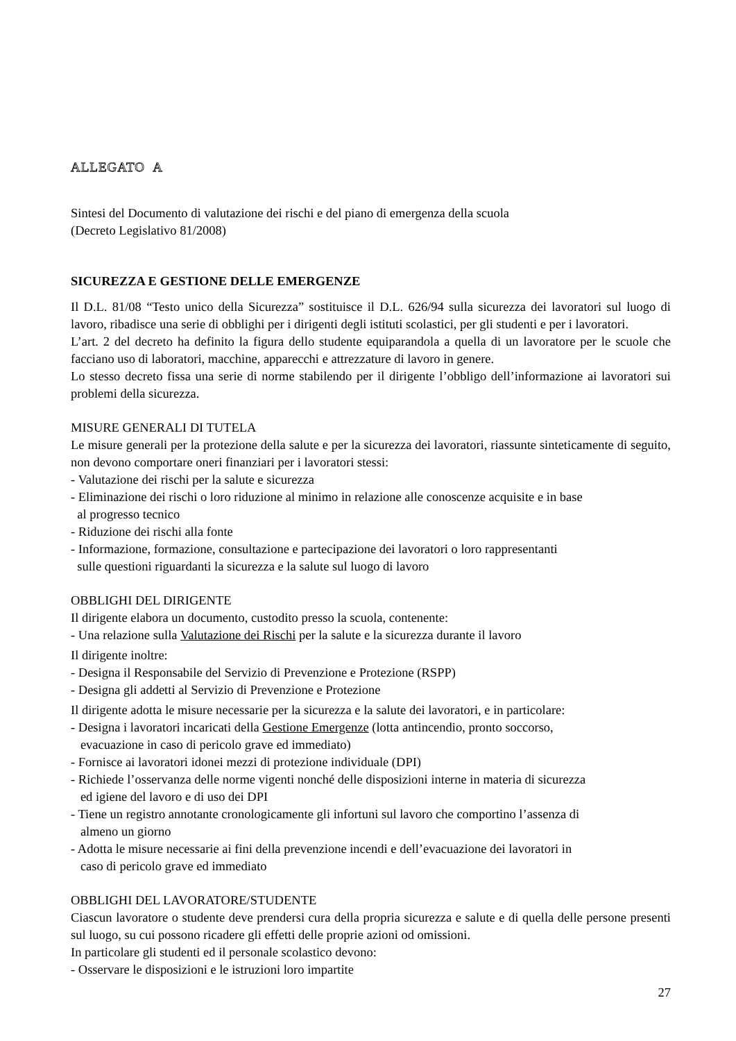ALLEGATO A
Sintesi del Documento di valutazione dei rischi e del piano di emergenza della scuola
(Decreto Legislativo 81/2008)
SICUREZZA E GESTIONE DELLE EMERGENZE
Il D.L. 81/08 “Testo unico della Sicurezza” sostituisce il D.L. 626/94 sulla sicurezza dei lavoratori sul luogo di lavoro, ribadisce una serie di obblighi per i dirigenti degli istituti scolastici, per gli studenti e per i lavoratori.
L’art. 2 del decreto ha definito la figura dello studente equiparandola a quella di un lavoratore per le scuole che facciano uso di laboratori, macchine, apparecchi e attrezzature di lavoro in genere.
Lo stesso decreto fissa una serie di norme stabilendo per il dirigente l’obbligo dell’informazione ai lavoratori sui problemi della sicurezza.
MISURE GENERALI DI TUTELA
Le misure generali per la protezione della salute e per la sicurezza dei lavoratori, riassunte sinteticamente di seguito, non devono comportare oneri finanziari per i lavoratori stessi:
- Valutazione dei rischi per la salute e sicurezza
- Eliminazione dei rischi o loro riduzione al minimo in relazione alle conoscenze acquisite e in base
al progresso tecnico
- Riduzione dei rischi alla fonte
- Informazione, formazione, consultazione e partecipazione dei lavoratori o loro rappresentanti
sulle questioni riguardanti la sicurezza e la salute sul luogo di lavoro
OBBLIGHI DEL DIRIGENTE
Il dirigente elabora un documento, custodito presso la scuola, contenente:
- Una relazione sulla Valutazione dei Rischi per la salute e la sicurezza durante il lavoro
Il dirigente inoltre:
- Designa il Responsabile del Servizio di Prevenzione e Protezione (RSPP)
- Designa gli addetti al Servizio di Prevenzione e Protezione
Il dirigente adotta le misure necessarie per la sicurezza e la salute dei lavoratori, e in particolare:
- Designa i lavoratori incaricati della Gestione Emergenze (lotta antincendio, pronto soccorso,
evacuazione in caso di pericolo grave ed immediato)
- Fornisce ai lavoratori idonei mezzi di protezione individuale (DPI)
- Richiede l’osservanza delle norme vigenti nonché delle disposizioni interne in materia di sicurezza
ed igiene del lavoro e di uso dei DPI
- Tiene un registro annotante cronologicamente gli infortuni sul lavoro che comportino l’assenza di
almeno un giorno
- Adotta le misure necessarie ai fini della prevenzione incendi e dell’evacuazione dei lavoratori in
caso di pericolo grave ed immediato
OBBLIGHI DEL LAVORATORE/STUDENTE
Ciascun lavoratore o studente deve prendersi cura della propria sicurezza e salute e di quella delle persone presenti sul luogo, su cui possono ricadere gli effetti delle proprie azioni od omissioni.
In particolare gli studenti ed il personale scolastico devono:
- Osservare le disposizioni e le istruzioni loro impartite
27